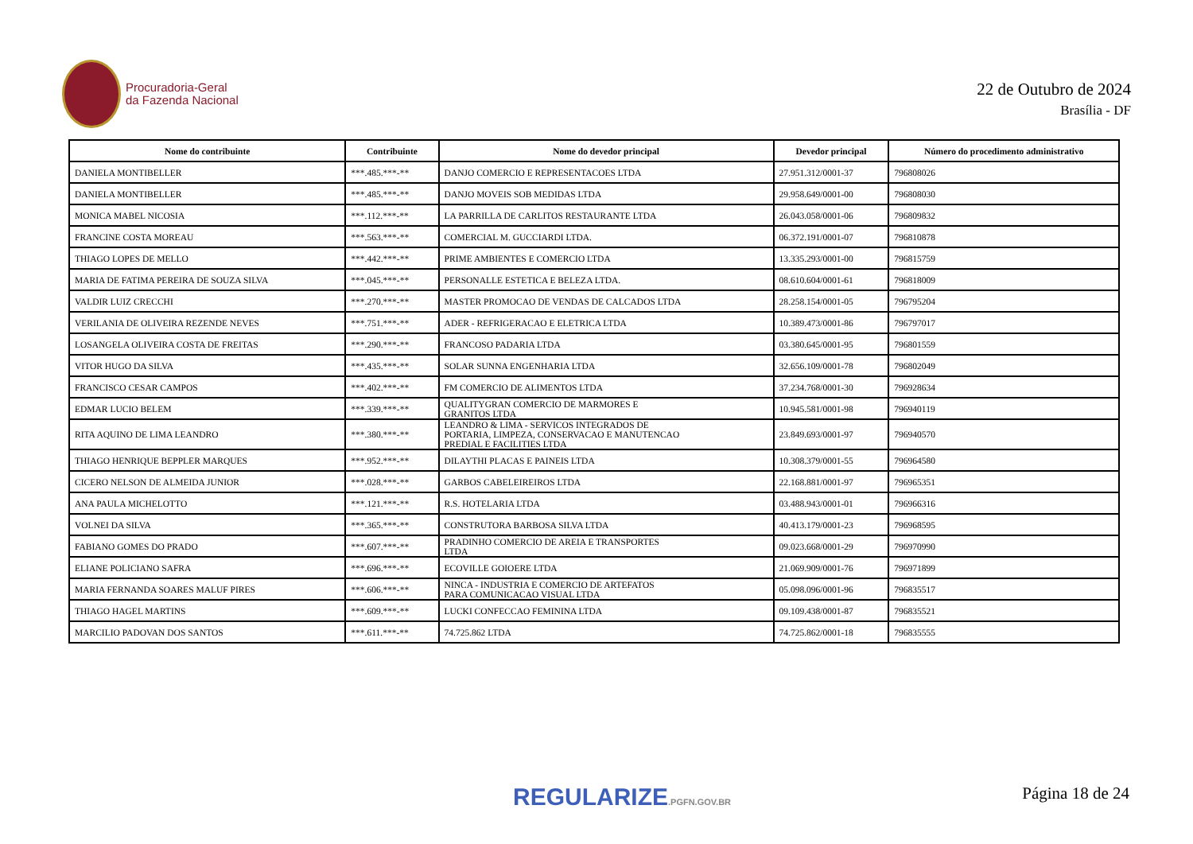Procuradoria-Geral
da Fazenda Nacional
22 de Outubro de 2024
Brasília - DF
| Nome do contribuinte | Contribuinte | Nome do devedor principal | Devedor principal | Número do procedimento administrativo |
| --- | --- | --- | --- | --- |
| DANIELA MONTIBELLER | ***.485.***-** | DANJO COMERCIO E REPRESENTACOES LTDA | 27.951.312/0001-37 | 796808026 |
| DANIELA MONTIBELLER | ***.485.***-** | DANJO MOVEIS SOB MEDIDAS LTDA | 29.958.649/0001-00 | 796808030 |
| MONICA MABEL NICOSIA | ***.112.***-** | LA PARRILLA DE CARLITOS RESTAURANTE LTDA | 26.043.058/0001-06 | 796809832 |
| FRANCINE COSTA MOREAU | ***.563.***-** | COMERCIAL M. GUCCIARDI LTDA. | 06.372.191/0001-07 | 796810878 |
| THIAGO LOPES DE MELLO | ***.442.***-** | PRIME AMBIENTES E COMERCIO LTDA | 13.335.293/0001-00 | 796815759 |
| MARIA DE FATIMA PEREIRA DE SOUZA SILVA | ***.045.***-** | PERSONALLE ESTETICA E BELEZA LTDA. | 08.610.604/0001-61 | 796818009 |
| VALDIR LUIZ CRECCHI | ***.270.***-** | MASTER PROMOCAO DE VENDAS DE CALCADOS LTDA | 28.258.154/0001-05 | 796795204 |
| VERILANIA DE OLIVEIRA REZENDE NEVES | ***.751.***-** | ADER - REFRIGERACAO E ELETRICA LTDA | 10.389.473/0001-86 | 796797017 |
| LOSANGELA OLIVEIRA COSTA DE FREITAS | ***.290.***-** | FRANCOSO PADARIA LTDA | 03.380.645/0001-95 | 796801559 |
| VITOR HUGO DA SILVA | ***.435.***-** | SOLAR SUNNA ENGENHARIA LTDA | 32.656.109/0001-78 | 796802049 |
| FRANCISCO CESAR CAMPOS | ***.402.***-** | FM COMERCIO DE ALIMENTOS LTDA | 37.234.768/0001-30 | 796928634 |
| EDMAR LUCIO BELEM | ***.339.***-** | QUALITYGRAN COMERCIO DE MARMORES E GRANITOS LTDA | 10.945.581/0001-98 | 796940119 |
| RITA AQUINO DE LIMA LEANDRO | ***.380.***-** | LEANDRO & LIMA - SERVICOS INTEGRADOS DE PORTARIA, LIMPEZA, CONSERVACAO E MANUTENCAO PREDIAL E FACILITIES LTDA | 23.849.693/0001-97 | 796940570 |
| THIAGO HENRIQUE BEPPLER MARQUES | ***.952.***-** | DILAYTHI PLACAS E PAINEIS LTDA | 10.308.379/0001-55 | 796964580 |
| CICERO NELSON DE ALMEIDA JUNIOR | ***.028.***-** | GARBOS CABELEIREIROS LTDA | 22.168.881/0001-97 | 796965351 |
| ANA PAULA MICHELOTTO | ***.121.***-** | R.S. HOTELARIA LTDA | 03.488.943/0001-01 | 796966316 |
| VOLNEI DA SILVA | ***.365.***-** | CONSTRUTORA BARBOSA SILVA LTDA | 40.413.179/0001-23 | 796968595 |
| FABIANO GOMES DO PRADO | ***.607.***-** | PRADINHO COMERCIO DE AREIA E TRANSPORTES LTDA | 09.023.668/0001-29 | 796970990 |
| ELIANE POLICIANO SAFRA | ***.696.***-** | ECOVILLE GOIOERE LTDA | 21.069.909/0001-76 | 796971899 |
| MARIA FERNANDA SOARES MALUF PIRES | ***.606.***-** | NINCA - INDUSTRIA E COMERCIO DE ARTEFATOS PARA COMUNICACAO VISUAL LTDA | 05.098.096/0001-96 | 796835517 |
| THIAGO HAGEL MARTINS | ***.609.***-** | LUCKI CONFECCAO FEMININA LTDA | 09.109.438/0001-87 | 796835521 |
| MARCILIO PADOVAN DOS SANTOS | ***.611.***-** | 74.725.862 LTDA | 74.725.862/0001-18 | 796835555 |
REGULARIZE.PGFN.GOV.BR Página 18 de 24